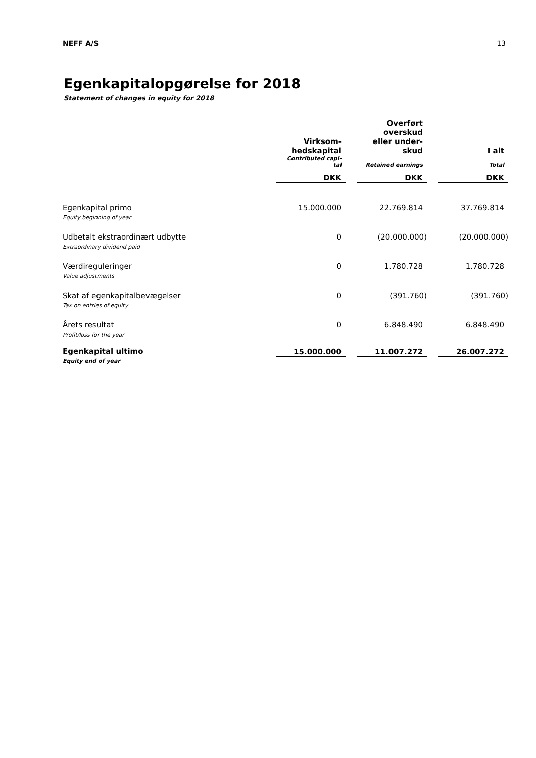NEFF A/S 13
Egenkapitalopgørelse for 2018
Statement of changes in equity for 2018
| | Virksom- hedskapital | | Overført overskud eller under- skud | | I alt |
| | Contributed capi- tal | | Retained earnings | | Total |
| | DKK | | DKK | | DKK |
| Egenkapital primo Equity beginning of year | 15.000.000 | | 22.769.814 | | 37.769.814 |
| Udbetalt ekstraordinært udbytte Extraordinary dividend paid | 0 | | (20.000.000) | | (20.000.000) |
| Værdireguleringer Value adjustments | 0 | | 1.780.728 | | 1.780.728 |
| Skat af egenkapitalbevægelser Tax on entries of equity | 0 | | (391.760) | | (391.760) |
| Årets resultat Profit/loss for the year | 0 | | 6.848.490 | | 6.848.490 |
| Egenkapital ultimo Equity end of year | 15.000.000 | | 11.007.272 | | 26.007.272 |